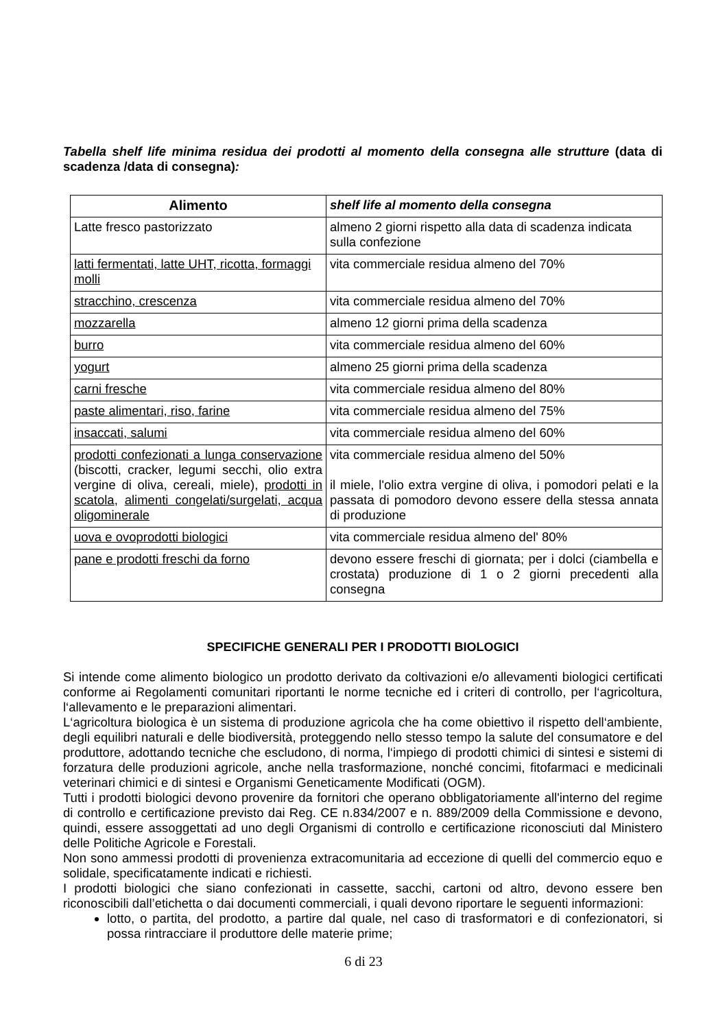Tabella shelf life minima residua dei prodotti al momento della consegna alle strutture (data di scadenza /data di consegna):
| Alimento | shelf life al momento della consegna |
| --- | --- |
| Latte fresco pastorizzato | almeno 2 giorni rispetto alla data di scadenza indicata sulla confezione |
| latti fermentati, latte UHT, ricotta, formaggi molli | vita commerciale residua almeno del 70% |
| stracchino, crescenza | vita commerciale residua almeno del 70% |
| mozzarella | almeno 12 giorni prima della scadenza |
| burro | vita commerciale residua almeno del 60% |
| yogurt | almeno 25 giorni prima della scadenza |
| carni fresche | vita commerciale residua almeno del 80% |
| paste alimentari, riso, farine | vita commerciale residua almeno del 75% |
| insaccati, salumi | vita commerciale residua almeno del 60% |
| prodotti confezionati a lunga conservazione (biscotti, cracker, legumi secchi, olio extra vergine di oliva, cereali, miele), prodotti in scatola , alimenti congelati/surgelati, acqua oligominerale | vita commerciale residua almeno del 50% il miele, l'olio extra vergine di oliva, i pomodori pelati e la passata di pomodoro devono essere della stessa annata di produzione |
| uova e ovoprodotti biologici | vita commerciale residua almeno del' 80% |
| pane e prodotti freschi da forno | devono essere freschi di giornata; per i dolci (ciambella e crostata) produzione di 1 o 2 giorni precedenti alla consegna |
SPECIFICHE GENERALI PER I PRODOTTI BIOLOGICI
Si intende come alimento biologico un prodotto derivato da coltivazioni e/o allevamenti biologici certificati conforme ai Regolamenti comunitari riportanti le norme tecniche ed i criteri di controllo, per l‘agricoltura, l‘allevamento e le preparazioni alimentari.
L‘agricoltura biologica è un sistema di produzione agricola che ha come obiettivo il rispetto dell‘ambiente, degli equilibri naturali e delle biodiversità, proteggendo nello stesso tempo la salute del consumatore e del produttore, adottando tecniche che escludono, di norma, l‘impiego di prodotti chimici di sintesi e sistemi di forzatura delle produzioni agricole, anche nella trasformazione, nonché concimi, fitofarmaci e medicinali veterinari chimici e di sintesi e Organismi Geneticamente Modificati (OGM).
Tutti i prodotti biologici devono provenire da fornitori che operano obbligatoriamente all'interno del regime di controllo e certificazione previsto dai Reg. CE n.834/2007 e n. 889/2009 della Commissione e devono, quindi, essere assoggettati ad uno degli Organismi di controllo e certificazione riconosciuti dal Ministero delle Politiche Agricole e Forestali.
Non sono ammessi prodotti di provenienza extracomunitaria ad eccezione di quelli del commercio equo e solidale, specificatamente indicati e richiesti.
I prodotti biologici che siano confezionati in cassette, sacchi, cartoni od altro, devono essere ben riconoscibili dall’etichetta o dai documenti commerciali, i quali devono riportare le seguenti informazioni:
lotto, o partita, del prodotto, a partire dal quale, nel caso di trasformatori e di confezionatori, si possa rintracciare il produttore delle materie prime;
6 di 23